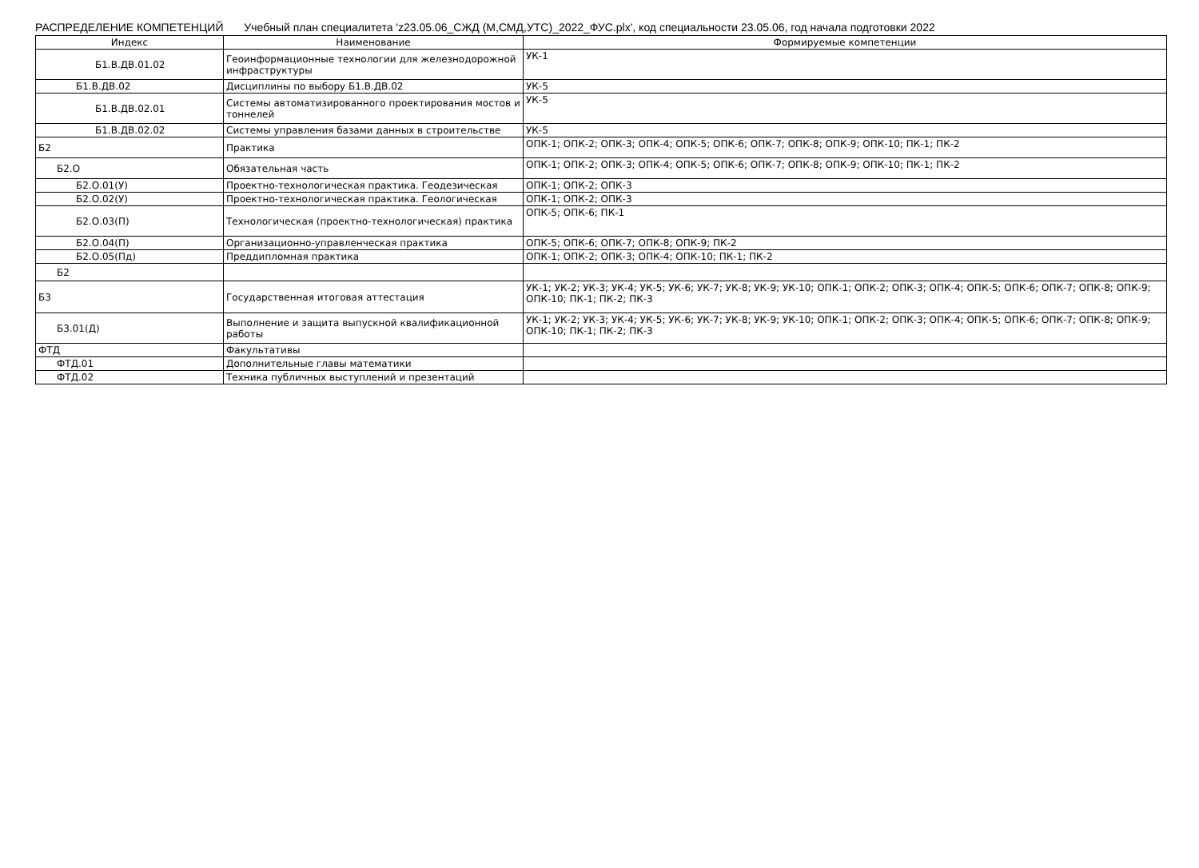РАСПРЕДЕЛЕНИЕ КОМПЕТЕНЦИЙ Учебный план специалитета 'z23.05.06_СЖД (М,СМД,УТС)_2022_ФУС.plx', код специальности 23.05.06, год начала подготовки 2022
| Индекс | Наименование | Формируемые компетенции |
| --- | --- | --- |
| Б1.В.ДВ.01.02 | Геоинформационные технологии для железнодорожной инфраструктуры | УК-1 |
| Б1.В.ДВ.02 | Дисциплины по выбору Б1.В.ДВ.02 | УК-5 |
| Б1.В.ДВ.02.01 | Системы автоматизированного проектирования мостов и тоннелей | УК-5 |
| Б1.В.ДВ.02.02 | Системы управления базами данных в строительстве | УК-5 |
| Б2 | Практика | ОПК-1; ОПК-2; ОПК-3; ОПК-4; ОПК-5; ОПК-6; ОПК-7; ОПК-8; ОПК-9; ОПК-10; ПК-1; ПК-2 |
| Б2.О | Обязательная часть | ОПК-1; ОПК-2; ОПК-3; ОПК-4; ОПК-5; ОПК-6; ОПК-7; ОПК-8; ОПК-9; ОПК-10; ПК-1; ПК-2 |
| Б2.О.01(У) | Проектно-технологическая практика. Геодезическая | ОПК-1; ОПК-2; ОПК-3 |
| Б2.О.02(У) | Проектно-технологическая практика. Геологическая | ОПК-1; ОПК-2; ОПК-3 |
| Б2.О.03(П) | Технологическая (проектно-технологическая) практика | ОПК-5; ОПК-6; ПК-1 |
| Б2.О.04(П) | Организационно-управленческая практика | ОПК-5; ОПК-6; ОПК-7; ОПК-8; ОПК-9; ПК-2 |
| Б2.О.05(Пд) | Преддипломная практика | ОПК-1; ОПК-2; ОПК-3; ОПК-4; ОПК-10; ПК-1; ПК-2 |
| Б2 | | |
| Б3 | Государственная итоговая аттестация | УК-1; УК-2; УК-3; УК-4; УК-5; УК-6; УК-7; УК-8; УК-9; УК-10; ОПК-1; ОПК-2; ОПК-3; ОПК-4; ОПК-5; ОПК-6; ОПК-7; ОПК-8; ОПК-9; ОПК-10; ПК-1; ПК-2; ПК-3 |
| Б3.01(Д) | Выполнение и защита выпускной квалификационной работы | УК-1; УК-2; УК-3; УК-4; УК-5; УК-6; УК-7; УК-8; УК-9; УК-10; ОПК-1; ОПК-2; ОПК-3; ОПК-4; ОПК-5; ОПК-6; ОПК-7; ОПК-8; ОПК-9; ОПК-10; ПК-1; ПК-2; ПК-3 |
| ФТД | Факультативы | |
| ФТД.01 | Дополнительные главы математики | |
| ФТД.02 | Техника публичных выступлений и презентаций | |